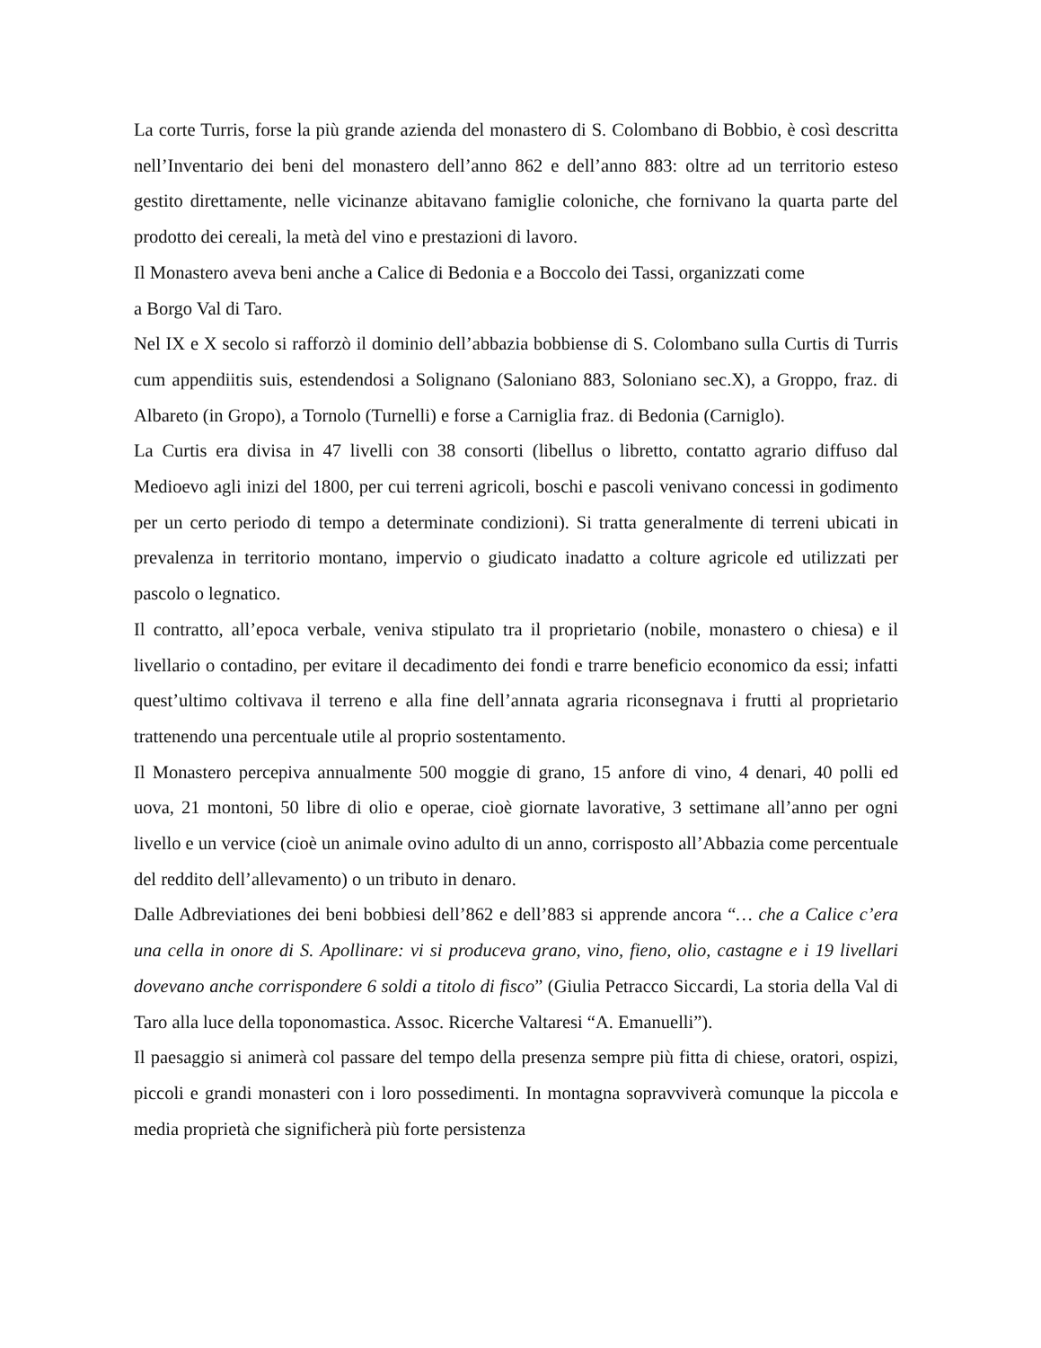La corte Turris, forse la più grande azienda del monastero di S. Colombano di Bobbio, è così descritta nell’Inventario dei beni del monastero dell’anno 862 e dell’anno 883: oltre ad un territorio esteso gestito direttamente, nelle vicinanze abitavano famiglie coloniche, che fornivano la quarta parte del prodotto dei cereali, la metà del vino e prestazioni di lavoro.
Il Monastero aveva beni anche a Calice di Bedonia e a Boccolo dei Tassi, organizzati come
a Borgo Val di Taro.
Nel IX e X secolo si rafforzò il dominio dell’abbazia bobbiense di S. Colombano sulla Curtis di Turris cum appendiitis suis, estendendosi a Solignano (Saloniano 883, Soloniano sec.X), a Groppo, fraz. di Albareto (in Gropo), a Tornolo (Turnelli) e forse a Carniglia fraz. di Bedonia (Carniglo).
La Curtis era divisa in 47 livelli con 38 consorti (libellus o libretto, contatto agrario diffuso dal Medioevo agli inizi del 1800, per cui terreni agricoli, boschi e pascoli venivano concessi in godimento per un certo periodo di tempo a determinate condizioni). Si tratta generalmente di terreni ubicati in prevalenza in territorio montano, impervio o giudicato inadatto a colture agricole ed utilizzati per pascolo o legnatico.
Il contratto, all’epoca verbale, veniva stipulato tra il proprietario (nobile, monastero o chiesa) e il livellario o contadino, per evitare il decadimento dei fondi e trarre beneficio economico da essi; infatti quest’ultimo coltivava il terreno e alla fine dell’annata agraria riconsegnava i frutti al proprietario trattenendo una percentuale utile al proprio sostentamento.
Il Monastero percepiva annualmente 500 moggie di grano, 15 anfore di vino, 4 denari, 40 polli ed uova, 21 montoni, 50 libre di olio e operae, cioè giornate lavorative, 3 settimane all’anno per ogni livello e un vervice (cioè un animale ovino adulto di un anno, corrisposto all’Abbazia come percentuale del reddito dell’allevamento) o un tributo in denaro.
Dalle Adbreviationes dei beni bobbiesi dell’862 e dell’883 si apprende ancora “… che a Calice c’era una cella in onore di S. Apollinare: vi si produceva grano, vino, fieno, olio, castagne e i 19 livellari dovevano anche corrispondere 6 soldi a titolo di fisco” (Giulia Petracco Siccardi, La storia della Val di Taro alla luce della toponomastica. Assoc. Ricerche Valtaresi “A. Emanuelli”).
Il paesaggio si animerà col passare del tempo della presenza sempre più fitta di chiese, oratori, ospizi, piccoli e grandi monasteri con i loro possedimenti. In montagna sopravviverà comunque la piccola e media proprietà che significherà più forte persistenza